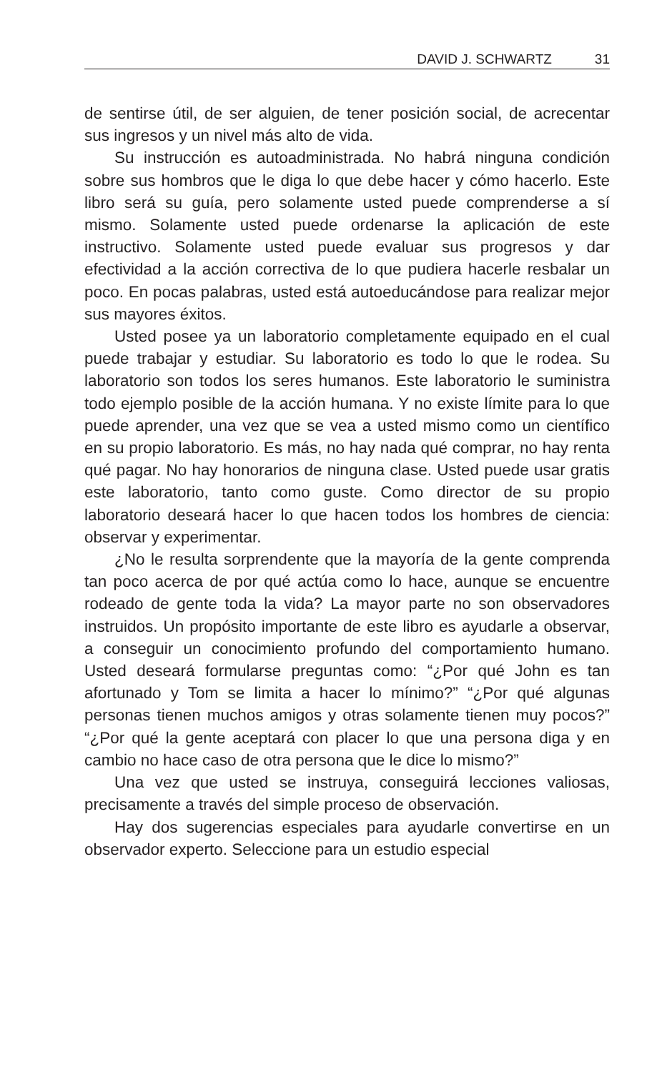DAVID J. SCHWARTZ 31
de sentirse útil, de ser alguien, de tener posición social, de acrecentar sus ingresos y un nivel más alto de vida.
Su instrucción es autoadministrada. No habrá ninguna condición sobre sus hombros que le diga lo que debe hacer y cómo hacerlo. Este libro será su guía, pero solamente usted puede comprenderse a sí mismo. Solamente usted puede ordenarse la aplicación de este instructivo. Solamente usted puede evaluar sus progresos y dar efectividad a la acción correctiva de lo que pudiera hacerle resbalar un poco. En pocas palabras, usted está autoeducándose para realizar mejor sus mayores éxitos.
Usted posee ya un laboratorio completamente equipado en el cual puede trabajar y estudiar. Su laboratorio es todo lo que le rodea. Su laboratorio son todos los seres humanos. Este laboratorio le suministra todo ejemplo posible de la acción humana. Y no existe límite para lo que puede aprender, una vez que se vea a usted mismo como un científico en su propio laboratorio. Es más, no hay nada qué comprar, no hay renta qué pagar. No hay honorarios de ninguna clase. Usted puede usar gratis este laboratorio, tanto como guste. Como director de su propio laboratorio deseará hacer lo que hacen todos los hombres de ciencia: observar y experimentar.
¿No le resulta sorprendente que la mayoría de la gente comprenda tan poco acerca de por qué actúa como lo hace, aunque se encuentre rodeado de gente toda la vida? La mayor parte no son observadores instruidos. Un propósito importante de este libro es ayudarle a observar, a conseguir un conocimiento profundo del comportamiento humano. Usted deseará formularse preguntas como: “¿Por qué John es tan afortunado y Tom se limita a hacer lo mínimo?” “¿Por qué algunas personas tienen muchos amigos y otras solamente tienen muy pocos?” “¿Por qué la gente aceptará con placer lo que una persona diga y en cambio no hace caso de otra persona que le dice lo mismo?”
Una vez que usted se instruya, conseguirá lecciones valiosas, precisamente a través del simple proceso de observación.
Hay dos sugerencias especiales para ayudarle convertirse en un observador experto. Seleccione para un estudio especial